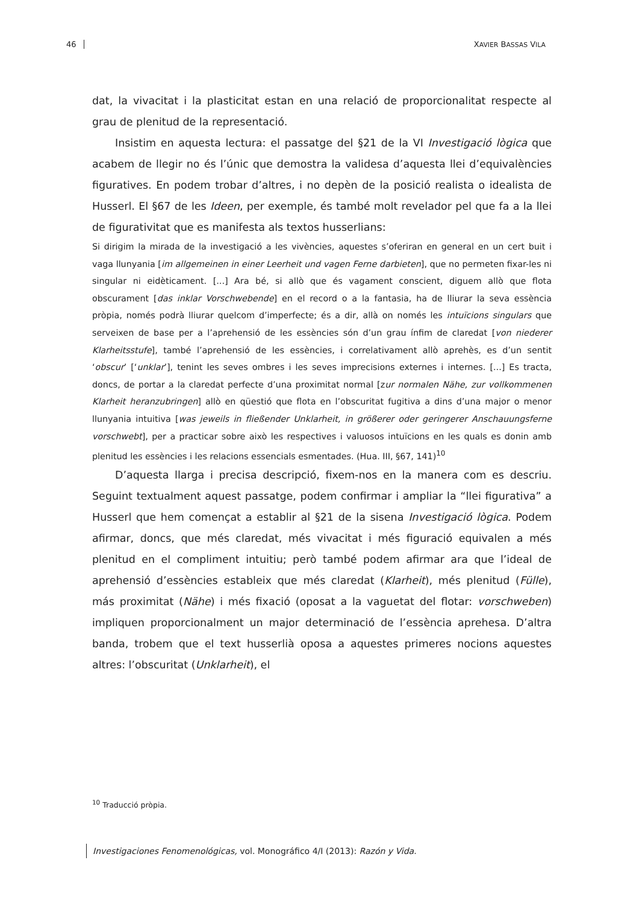46 XAVIER BASSAS VILA
dat, la vivacitat i la plasticitat estan en una relació de proporcionalitat respecte al grau de plenitud de la representació.
Insistim en aquesta lectura: el passatge del §21 de la VI Investigació lògica que acabem de llegir no és l’únic que demostra la validesa d’aquesta llei d’equivalències figuratives. En podem trobar d’altres, i no depèn de la posició realista o idealista de Husserl. El §67 de les Ideen, per exemple, és també molt revelador pel que fa a la llei de figurativitat que es manifesta als textos husserlians:
Si dirigim la mirada de la investigació a les vivències, aquestes s’oferiran en general en un cert buit i vaga llunyania [im allgemeinen in einer Leerheit und vagen Ferne darbieten], que no permeten fixar-les ni singular ni eidèticament. [...] Ara bé, si allò que és vagament conscient, diguem allò que flota obscurament [das inklar Vorschwebende] en el record o a la fantasia, ha de lliurar la seva essència pròpia, només podrà lliurar quelcom d’imperfecte; és a dir, allà on només les intuïcions singulars que serveixen de base per a l’aprehensió de les essències són d’un grau ínfim de claredat [von niederer Klarheitsstufe], també l’aprehensió de les essències, i correlativament allò aprehès, es d’un sentit ‘obscur’ [‘unklar’], tenint les seves ombres i les seves imprecisions externes i internes. [...] Es tracta, doncs, de portar a la claredat perfecte d’una proximitat normal [zur normalen Nähe, zur vollkommenen Klarheit heranzubringen] allò en qüestió que flota en l’obscuritat fugitiva a dins d’una major o menor llunyania intuitiva [was jeweils in fließender Unklarheit, in größerer oder geringerer Anschauungsferne vorschwebt], per a practicar sobre això les respectives i valuosos intuïcions en les quals es donin amb plenitud les essències i les relacions essencials esmentades. (Hua. III, §67, 141)<sup>10</sup>
D’aquesta llarga i precisa descripció, fixem-nos en la manera com es descriu. Seguint textualment aquest passatge, podem confirmar i ampliar la “llei figurativa” a Husserl que hem començat a establir al §21 de la sisena Investigació lògica. Podem afirmar, doncs, que més claredat, més vivacitat i més figuració equivalen a més plenitud en el compliment intuitiu; però també podem afirmar ara que l’ideal de aprehensió d’essències estableix que més claredat (Klarheit), més plenitud (Fülle), más proximitat (Nähe) i més fixació (oposat a la vaguetat del flotar: vorschweben) impliquen proporcionalment un major determinació de l’essència aprehesa. D’altra banda, trobem que el text husserlià oposa a aquestes primeres nocions aquestes altres: l’obscuritat (Unklarheit), el
<sup>10</sup> Traducció pròpia.
Investigaciones Fenomenológicas, vol. Monográfico 4/I (2013): Razón y Vida.